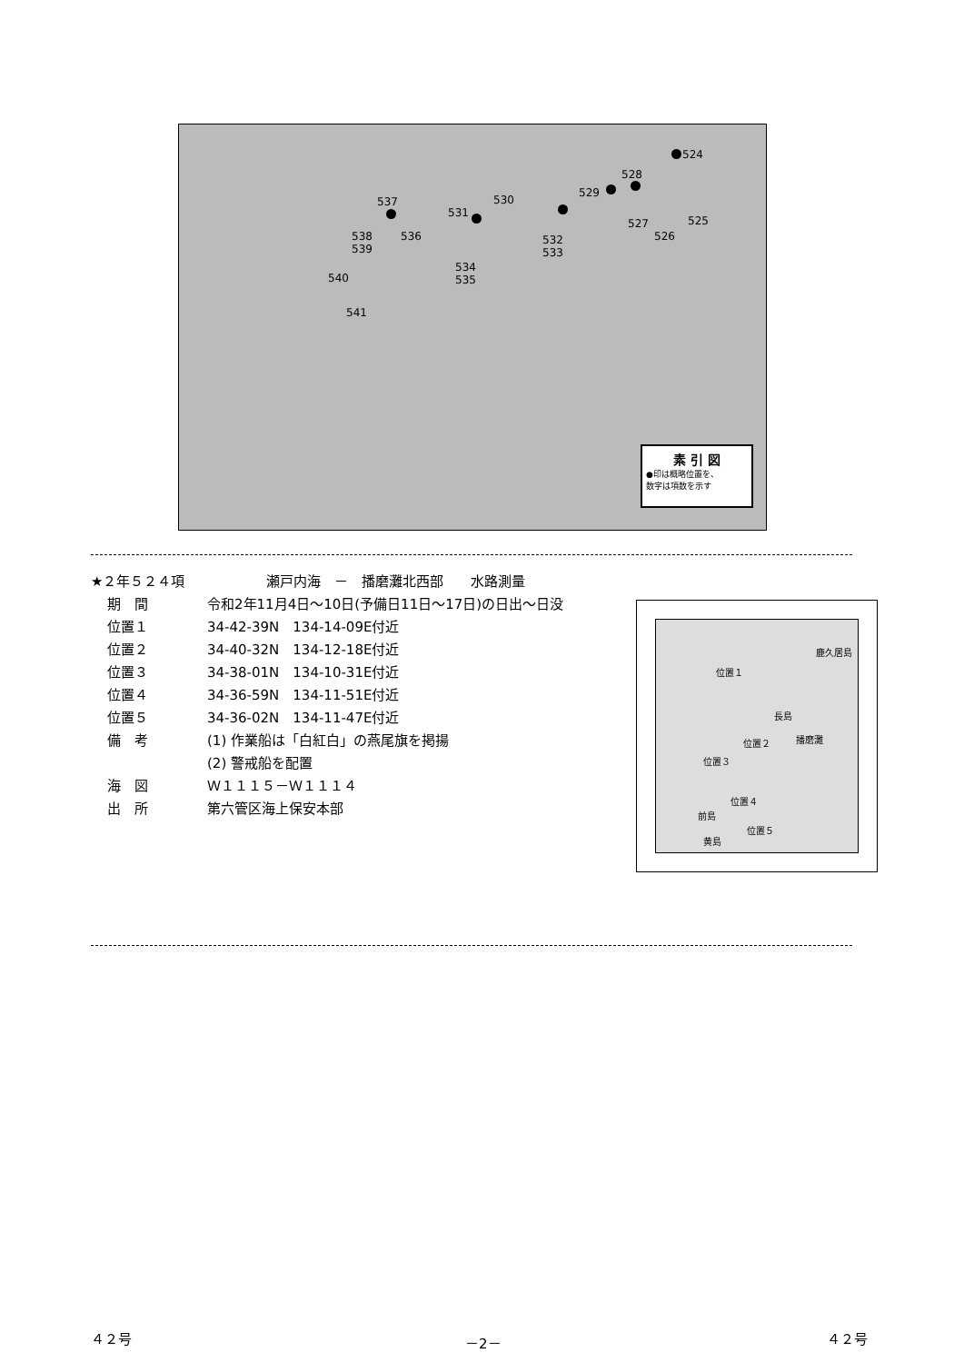524
528
529
530
531
537
532
533
534
535
538
539
536
540
541
527
526
525
素 引 図
●印は概略位置を、
数字は項数を示す
★２年５２４項　　　　　　瀬戸内海　－　播磨灘北西部　　水路測量
期　間 令和2年11月4日～10日(予備日11日～17日)の日出～日没
位置１ 34-42-39N　134-14-09E付近
位置２ 34-40-32N　134-12-18E付近
位置３ 34-38-01N　134-10-31E付近
位置４ 34-36-59N　134-11-51E付近
位置５ 34-36-02N　134-11-47E付近
備　考 (1) 作業船は「白紅白」の燕尾旗を掲揚
(2) 警戒船を配置
海　図 Ｗ１１１５－Ｗ１１１４
出　所 第六管区海上保安本部
鹿久居島
位置１
長島
位置２ 播磨灘
位置３
位置４
前島
位置５
黄島
４２号 －2－ ４２号